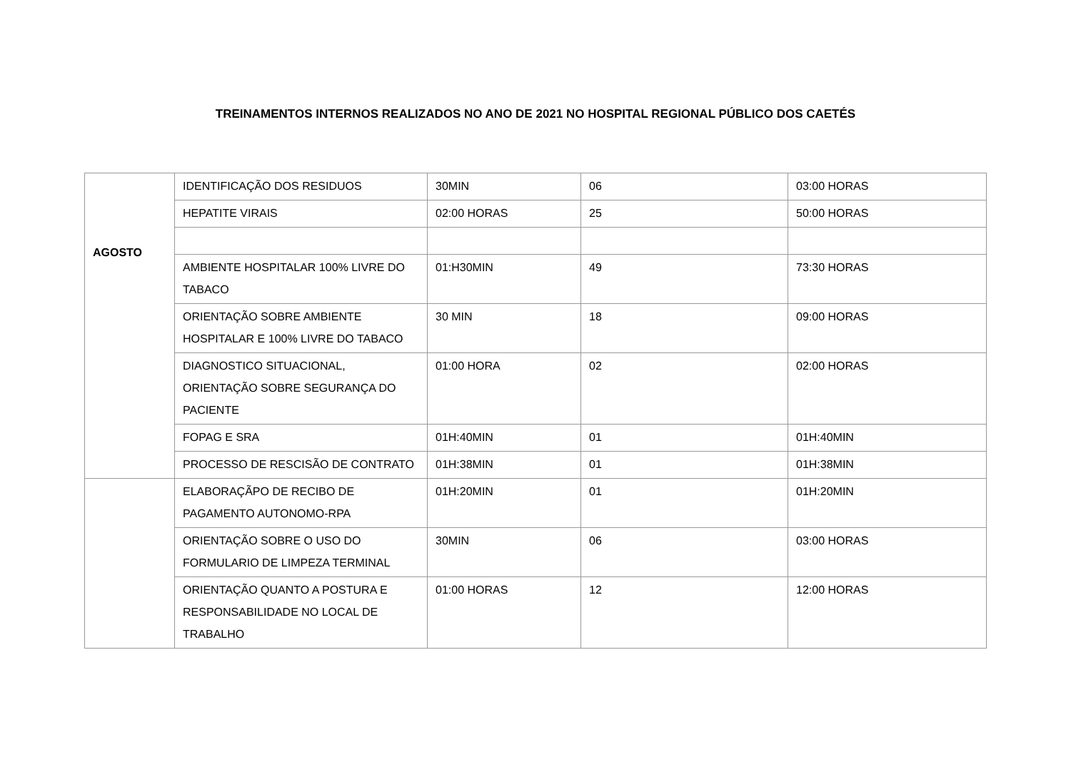TREINAMENTOS INTERNOS REALIZADOS NO ANO DE 2021 NO HOSPITAL REGIONAL PÚBLICO DOS CAETÉS
| AGOSTO | IDENTIFICAÇÃO DOS RESIDUOS | 30MIN | 06 | 03:00 HORAS |
| | HEPATITE VIRAIS | 02:00 HORAS | 25 | 50:00 HORAS |
| | AMBIENTE HOSPITALAR 100% LIVRE DO TABACO | 01:H30MIN | 49 | 73:30 HORAS |
| | ORIENTAÇÃO SOBRE AMBIENTE HOSPITALAR E 100% LIVRE DO TABACO | 30 MIN | 18 | 09:00 HORAS |
| | DIAGNOSTICO SITUACIONAL, ORIENTAÇÃO SOBRE SEGURANÇA DO PACIENTE | 01:00 HORA | 02 | 02:00 HORAS |
| | FOPAG E SRA | 01H:40MIN | 01 | 01H:40MIN |
| | PROCESSO DE RESCISÃO DE CONTRATO | 01H:38MIN | 01 | 01H:38MIN |
| | ELABORAÇÃPO DE RECIBO DE PAGAMENTO AUTONOMO-RPA | 01H:20MIN | 01 | 01H:20MIN |
| | ORIENTAÇÃO SOBRE O USO DO FORMULARIO DE LIMPEZA TERMINAL | 30MIN | 06 | 03:00 HORAS |
| | ORIENTAÇÃO QUANTO A POSTURA E RESPONSABILIDADE NO LOCAL DE TRABALHO | 01:00 HORAS | 12 | 12:00 HORAS |